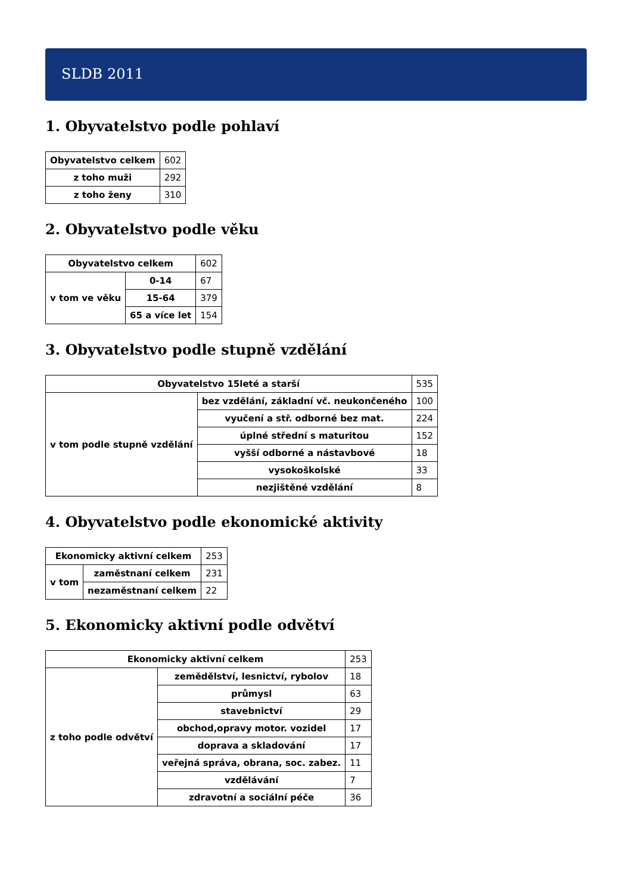SLDB 2011
1. Obyvatelstvo podle pohlaví
| Obyvatelstvo celkem | 602 |
| z toho muži | 292 |
| z toho ženy | 310 |
2. Obyvatelstvo podle věku
| Obyvatelstvo celkem | | 602 |
| v tom ve věku | 0-14 | 67 |
| | 15-64 | 379 |
| | 65 a více let | 154 |
3. Obyvatelstvo podle stupně vzdělání
| Obyvatelstvo 15leté a starší | | 535 |
| v tom podle stupně vzdělání | bez vzdělání, základní vč. neukončeného | 100 |
| | vyučení a stř. odborné bez mat. | 224 |
| | úplné střední s maturitou | 152 |
| | vyšší odborné a nástavbové | 18 |
| | vysokoškolské | 33 |
| | nezjištěné vzdělání | 8 |
4. Obyvatelstvo podle ekonomické aktivity
| Ekonomicky aktivní celkem | | 253 |
| v tom | zaměstnaní celkem | 231 |
| | nezaměstnaní celkem | 22 |
5. Ekonomicky aktivní podle odvětví
| Ekonomicky aktivní celkem | | 253 |
| z toho podle odvětví | zemědělství, lesnictví, rybolov | 18 |
| | průmysl | 63 |
| | stavebnictví | 29 |
| | obchod,opravy motor. vozidel | 17 |
| | doprava a skladování | 17 |
| | veřejná správa, obrana, soc. zabez. | 11 |
| | vzdělávání | 7 |
| | zdravotní a sociální péče | 36 |